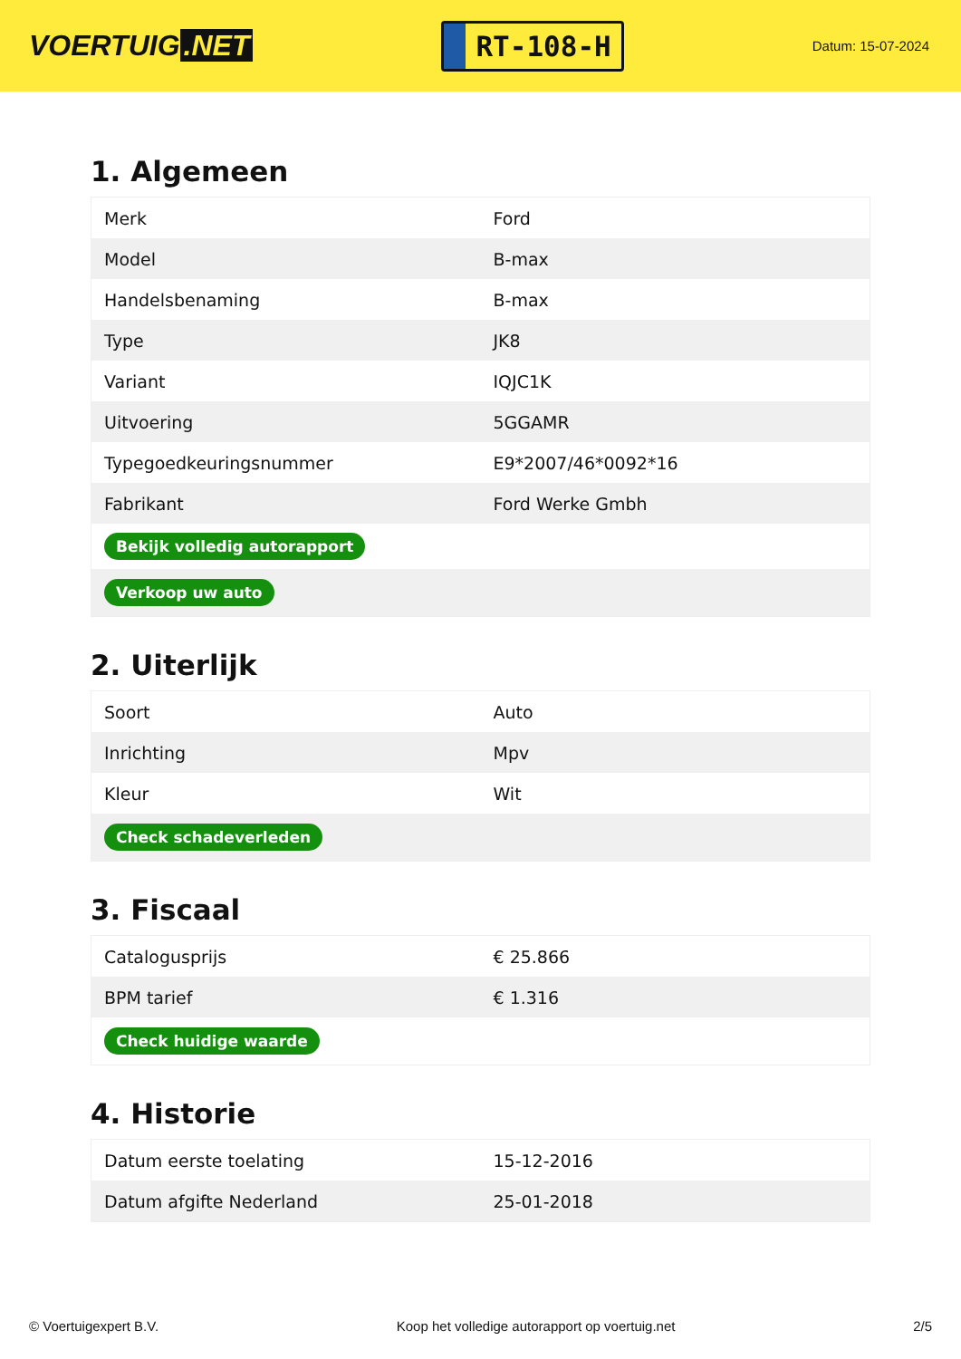VOERTUIG.NET
RT-108-H
Datum: 15-07-2024
1. Algemeen
| Merk | Ford |
| Model | B-max |
| Handelsbenaming | B-max |
| Type | JK8 |
| Variant | IQJC1K |
| Uitvoering | 5GGAMR |
| Typegoedkeuringsnummer | E9*2007/46*0092*16 |
| Fabrikant | Ford Werke Gmbh |
| Bekijk volledig autorapport | |
| Verkoop uw auto | |
2. Uiterlijk
| Soort | Auto |
| Inrichting | Mpv |
| Kleur | Wit |
| Check schadeverleden | |
3. Fiscaal
| Catalogusprijs | € 25.866 |
| BPM tarief | € 1.316 |
| Check huidige waarde | |
4. Historie
| Datum eerste toelating | 15-12-2016 |
| Datum afgifte Nederland | 25-01-2018 |
© Voertuigexpert B.V. Koop het volledige autorapport op voertuig.net 2/5